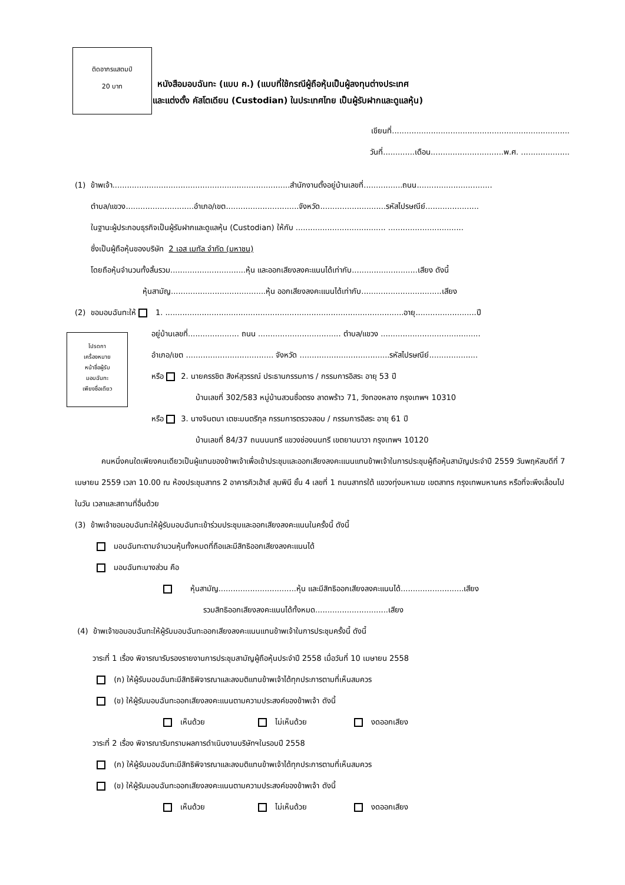ติดอากรแสตมป์
20 บาท
โปรดกา
เครื่องหมาย
หน้าชื่อผู้รับ
มอบฉันทะ
เพียงชื่อเดียว
หนังสือมอบฉันทะ (แบบ ค.) (แบบที่ใช้กรณีผู้ถือหุ้นเป็นผู้ลงทุนต่างประเทศ
และแต่งตั้ง คัสโตเดียน (Custodian) ในประเทศไทย เป็นผู้รับฝากและดูแลหุ้น)
เขียนที่.........................................................................
วันที่.............เดือน..............................พ.ศ. ....................
(1) ข้าพเจ้า.........................................................................สำนักงานตั้งอยู่บ้านเลขที่................ถนน...............................
ตำบล/แขวง............................อำเภอ/เขต..............................จังหวัด...........................รหัสไปรษณีย์......................
ในฐานะผู้ประกอบธุรกิจเป็นผู้รับฝากและดูแลหุ้น (Custodian) ให้กับ ..................................... ...............................
ซึ่งเป็นผู้ถือหุ้นของบริษัท 2 เอส เมทัล จำกัด (มหาชน)
โดยถือหุ้นจำนวนทั้งสิ้นรวม...............................หุ้น และออกเสียงลงคะแนนได้เท่ากับ...........................เสียง ดังนี้
หุ้นสามัญ.......................................หุ้น ออกเสียงลงคะแนนได้เท่ากับ.................................เสียง
(2) ขอมอบฉันทะให้ 1. ..................................................................................................อายุ.........................ปี
อยู่บ้านเลขที่..................... ถนน .................................. ตำบล/แขวง .........................................
อำเภอ/เขต .................................... จังหวัด .....................................รหัสไปรษณีย์....................
หรือ 2. นายครรชิต สิงห์สุวรรณ์ ประธานกรรมการ / กรรมการอิสระ อายุ 53 ปี
บ้านเลขที่ 302/583 หมู่บ้านสวนซื่อตรง ลาดพร้าว 71, วังทองหลาง กรุงเทพฯ 10310
หรือ 3. นางจินตนา เตชะมนตรีกุล กรรมการตรวจสอบ / กรรมการอิสระ อายุ 61 ปี
บ้านเลขที่ 84/37 ถนนนนทรี แขวงช่องนนทรี เขตยานนาวา กรุงเทพฯ 10120
คนหนึ่งคนใดเพียงคนเดียวเป็นผู้แทนของข้าพเจ้าเพื่อเข้าประชุมและออกเสียงลงคะแนนแทนข้าพเจ้าในการประชุมผู้ถือหุ้นสามัญประจำปี 2559 วันพฤหัสบดีที่ 7 เมษายน 2559 เวลา 10.00 ณ ห้องประชุมสาทร 2 อาคารคิวเฮ้าส์ ลุมพินี ชั้น 4 เลขที่ 1 ถนนสาทรใต้ แขวงทุ่งมหาเมฆ เขตสาทร กรุงเทพมหานคร หรือที่จะพึงเลื่อนไปในวัน เวลาและสถานที่อื่นด้วย
(3) ข้าพเจ้าขอมอบฉันทะให้ผู้รับมอบฉันทะเข้าร่วมประชุมและออกเสียงลงคะแนนในครั้งนี้ ดังนี้
มอบฉันทะตามจำนวนหุ้นทั้งหมดที่ถือและมีสิทธิออกเสียงลงคะแนนได้
มอบฉันทะบางส่วน คือ
หุ้นสามัญ................................หุ้น และมีสิทธิออกเสียงลงคะแนนได้..........................เสียง
รวมสิทธิออกเสียงลงคะแนนได้ทั้งหมด..............................เสียง
(4) ข้าพเจ้าขอมอบฉันทะให้ผู้รับมอบฉันทะออกเสียงลงคะแนนแทนข้าพเจ้าในการประชุมครั้งนี้ ดังนี้
วาระที่ 1 เรื่อง พิจารณารับรองรายงานการประชุมสามัญผู้ถือหุ้นประจำปี 2558 เมื่อวันที่ 10 เมษายน 2558
(ก) ให้ผู้รับมอบฉันทะมีสิทธิพิจารณาและลงมติแทนข้าพเจ้าได้ทุกประการตามที่เห็นสมควร
(ข) ให้ผู้รับมอบฉันทะออกเสียงลงคะแนนตามความประสงค์ของข้าพเจ้า ดังนี้
เห็นด้วย ไม่เห็นด้วย งดออกเสียง
วาระที่ 2 เรื่อง พิจารณารับทราบผลการดำเนินงานบริษัทฯในรอบปี 2558
(ก) ให้ผู้รับมอบฉันทะมีสิทธิพิจารณาและลงมติแทนข้าพเจ้าได้ทุกประการตามที่เห็นสมควร
(ข) ให้ผู้รับมอบฉันทะออกเสียงลงคะแนนตามความประสงค์ของข้าพเจ้า ดังนี้
เห็นด้วย ไม่เห็นด้วย งดออกเสียง